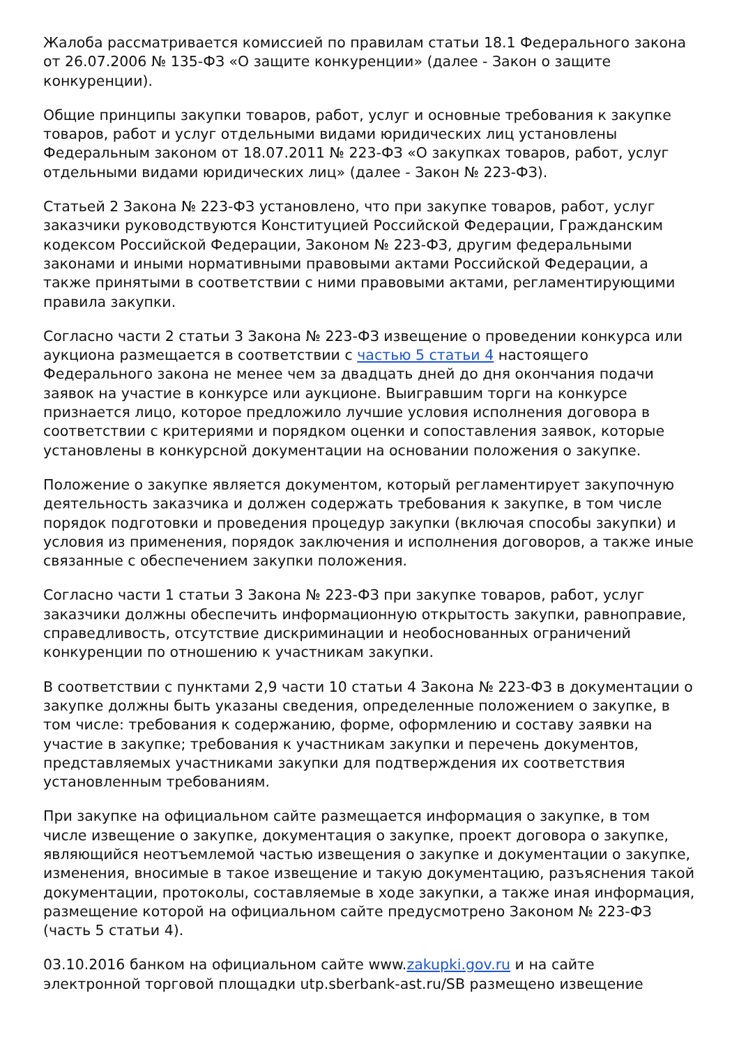Жалоба рассматривается комиссией по правилам статьи 18.1 Федерального закона от 26.07.2006 № 135-ФЗ «О защите конкуренции» (далее - Закон о защите конкуренции).
Общие принципы закупки товаров, работ, услуг и основные требования к закупке товаров, работ и услуг отдельными видами юридических лиц установлены Федеральным законом от 18.07.2011 № 223-ФЗ «О закупках товаров, работ, услуг отдельными видами юридических лиц» (далее - Закон № 223-ФЗ).
Статьей 2 Закона № 223-ФЗ установлено, что при закупке товаров, работ, услуг заказчики руководствуются Конституцией Российской Федерации, Гражданским кодексом Российской Федерации, Законом № 223-ФЗ, другим федеральными законами и иными нормативными правовыми актами Российской Федерации, а также принятыми в соответствии с ними правовыми актами, регламентирующими правила закупки.
Согласно части 2 статьи 3 Закона № 223-ФЗ извещение о проведении конкурса или аукциона размещается в соответствии с частью 5 статьи 4 настоящего Федерального закона не менее чем за двадцать дней до дня окончания подачи заявок на участие в конкурсе или аукционе. Выигравшим торги на конкурсе признается лицо, которое предложило лучшие условия исполнения договора в соответствии с критериями и порядком оценки и сопоставления заявок, которые установлены в конкурсной документации на основании положения о закупке.
Положение о закупке является документом, который регламентирует закупочную деятельность заказчика и должен содержать требования к закупке, в том числе порядок подготовки и проведения процедур закупки (включая способы закупки) и условия из применения, порядок заключения и исполнения договоров, а также иные связанные с обеспечением закупки положения.
Согласно части 1 статьи 3 Закона № 223-ФЗ при закупке товаров, работ, услуг заказчики должны обеспечить информационную открытость закупки, равноправие, справедливость, отсутствие дискриминации и необоснованных ограничений конкуренции по отношению к участникам закупки.
В соответствии с пунктами 2,9 части 10 статьи 4 Закона № 223-ФЗ в документации о закупке должны быть указаны сведения, определенные положением о закупке, в том числе: требования к содержанию, форме, оформлению и составу заявки на участие в закупке; требования к участникам закупки и перечень документов, представляемых участниками закупки для подтверждения их соответствия установленным требованиям.
При закупке на официальном сайте размещается информация о закупке, в том числе извещение о закупке, документация о закупке, проект договора о закупке, являющийся неотъемлемой частью извещения о закупке и документации о закупке, изменения, вносимые в такое извещение и такую документацию, разъяснения такой документации, протоколы, составляемые в ходе закупки, а также иная информация, размещение которой на официальном сайте предусмотрено Законом № 223-ФЗ (часть 5 статьи 4).
03.10.2016 банком на официальном сайте www.zakupki.gov.ru и на сайте электронной торговой площадки utp.sberbank-ast.ru/SB размещено извещение